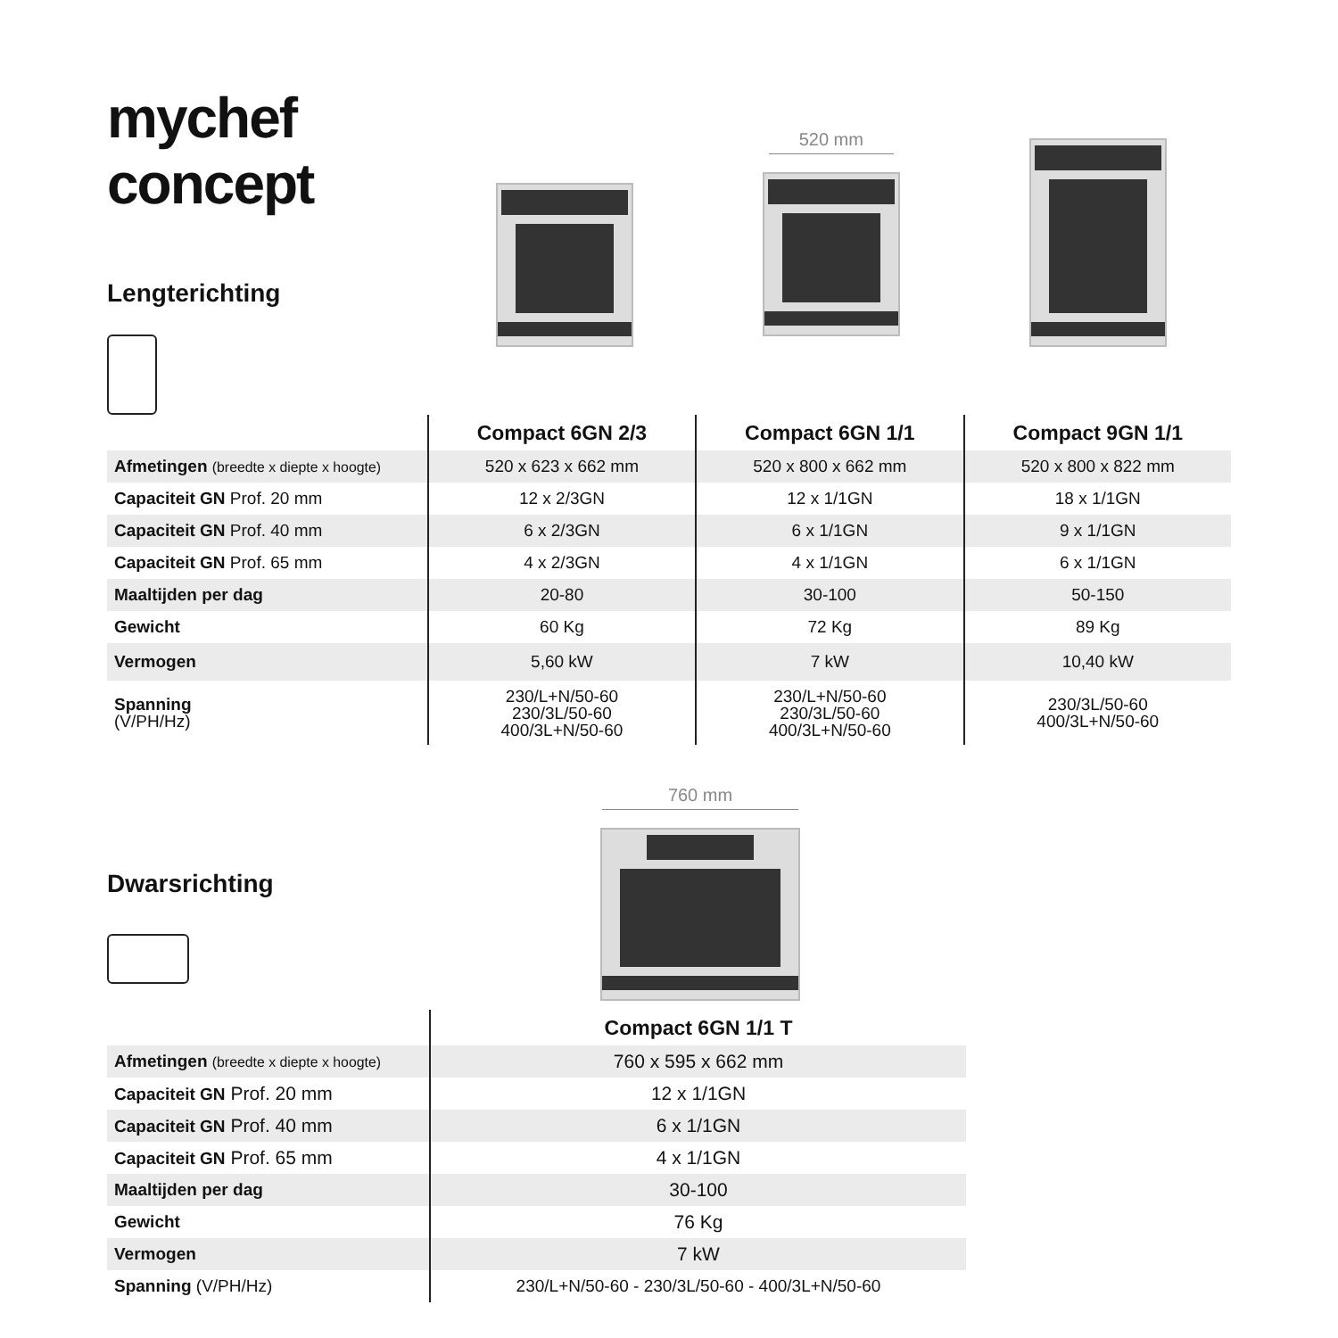mychef concept
Lengterichting
520 mm
| | Compact 6GN 2/3 | Compact 6GN 1/1 | Compact 9GN 1/1 |
| --- | --- | --- | --- |
| Afmetingen (breedte x diepte x hoogte) | 520 x 623 x 662 mm | 520 x 800 x 662 mm | 520 x 800 x 822 mm |
| Capaciteit GN Prof. 20 mm | 12 x 2/3GN | 12 x 1/1GN | 18 x 1/1GN |
| Capaciteit GN Prof. 40 mm | 6 x 2/3GN | 6 x 1/1GN | 9 x 1/1GN |
| Capaciteit GN Prof. 65 mm | 4 x 2/3GN | 4 x 1/1GN | 6 x 1/1GN |
| Maaltijden per dag | 20-80 | 30-100 | 50-150 |
| Gewicht | 60 Kg | 72 Kg | 89 Kg |
| Vermogen | 5,60 kW | 7 kW | 10,40 kW |
| Spanning (V/PH/Hz) | 230/L+N/50-60 230/3L/50-60 400/3L+N/50-60 | 230/L+N/50-60 230/3L/50-60 400/3L+N/50-60 | 230/3L/50-60 400/3L+N/50-60 |
Dwarsrichting
760 mm
| | Compact 6GN 1/1 T |
| --- | --- |
| Afmetingen (breedte x diepte x hoogte) | 760 x 595 x 662 mm |
| Capaciteit GN Prof. 20 mm | 12 x 1/1GN |
| Capaciteit GN Prof. 40 mm | 6 x 1/1GN |
| Capaciteit GN Prof. 65 mm | 4 x 1/1GN |
| Maaltijden per dag | 30-100 |
| Gewicht | 76 Kg |
| Vermogen | 7 kW |
| Spanning (V/PH/Hz) | 230/L+N/50-60 - 230/3L/50-60 - 400/3L+N/50-60 |